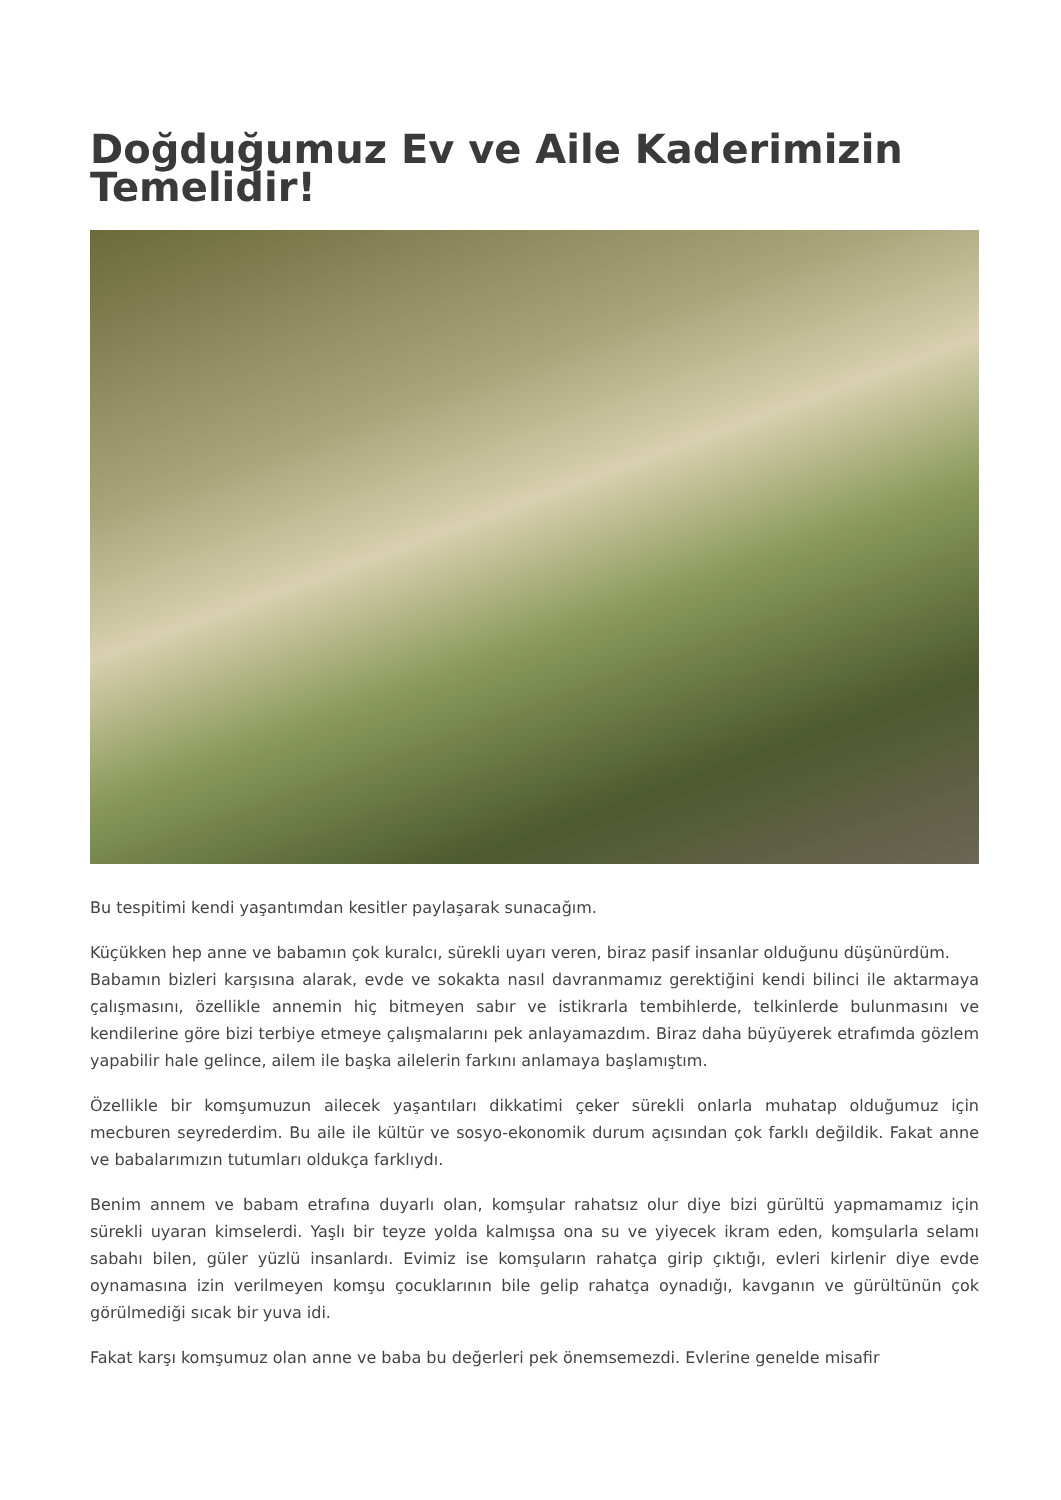Doğduğumuz Ev ve Aile Kaderimizin Temelidir!
Bu tespitimi kendi yaşantımdan kesitler paylaşarak sunacağım.
Küçükken hep anne ve babamın çok kuralcı, sürekli uyarı veren, biraz pasif insanlar olduğunu düşünürdüm.
Babamın bizleri karşısına alarak, evde ve sokakta nasıl davranmamız gerektiğini kendi bilinci ile aktarmaya çalışmasını, özellikle annemin hiç bitmeyen sabır ve istikrarla tembihlerde, telkinlerde bulunmasını ve kendilerine göre bizi terbiye etmeye çalışmalarını pek anlayamazdım. Biraz daha büyüyerek etrafımda gözlem yapabilir hale gelince, ailem ile başka ailelerin farkını anlamaya başlamıştım.
Özellikle bir komşumuzun ailecek yaşantıları dikkatimi çeker sürekli onlarla muhatap olduğumuz için mecburen seyrederdim. Bu aile ile kültür ve sosyo-ekonomik durum açısından çok farklı değildik. Fakat anne ve babalarımızın tutumları oldukça farklıydı.
Benim annem ve babam etrafına duyarlı olan, komşular rahatsız olur diye bizi gürültü yapmamamız için sürekli uyaran kimselerdi. Yaşlı bir teyze yolda kalmışsa ona su ve yiyecek ikram eden, komşularla selamı sabahı bilen, güler yüzlü insanlardı. Evimiz ise komşuların rahatça girip çıktığı, evleri kirlenir diye evde oynamasına izin verilmeyen komşu çocuklarının bile gelip rahatça oynadığı, kavganın ve gürültünün çok görülmediği sıcak bir yuva idi.
Fakat karşı komşumuz olan anne ve baba bu değerleri pek önemsemezdi. Evlerine genelde misafir